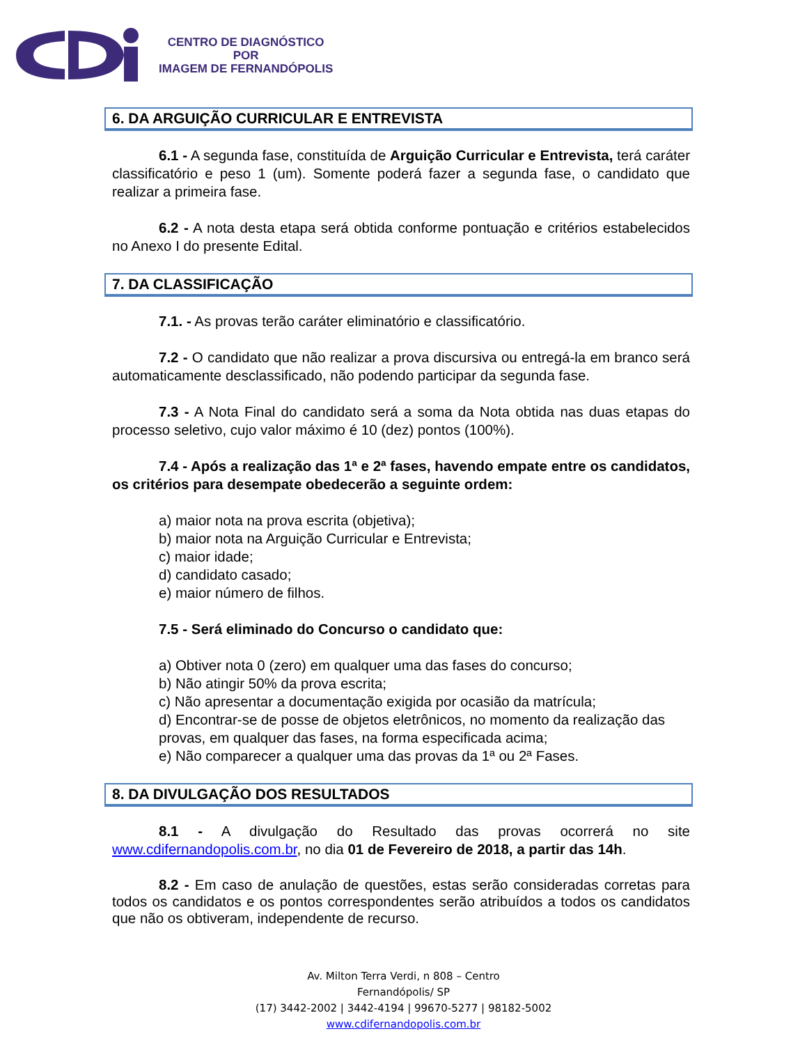CENTRO DE DIAGNÓSTICO
POR
IMAGEM DE FERNANDÓPOLIS
6. DA ARGUIÇÃO CURRICULAR E ENTREVISTA
6.1 - A segunda fase, constituída de Arguição Curricular e Entrevista, terá caráter classificatório e peso 1 (um). Somente poderá fazer a segunda fase, o candidato que realizar a primeira fase.
6.2 - A nota desta etapa será obtida conforme pontuação e critérios estabelecidos no Anexo I do presente Edital.
7. DA CLASSIFICAÇÃO
7.1. - As provas terão caráter eliminatório e classificatório.
7.2 - O candidato que não realizar a prova discursiva ou entregá-la em branco será automaticamente desclassificado, não podendo participar da segunda fase.
7.3 - A Nota Final do candidato será a soma da Nota obtida nas duas etapas do processo seletivo, cujo valor máximo é 10 (dez) pontos (100%).
7.4 - Após a realização das 1ª e 2ª fases, havendo empate entre os candidatos, os critérios para desempate obedecerão a seguinte ordem:
a) maior nota na prova escrita (objetiva);
b) maior nota na Arguição Curricular e Entrevista;
c) maior idade;
d) candidato casado;
e) maior número de filhos.
7.5 - Será eliminado do Concurso o candidato que:
a) Obtiver nota 0 (zero) em qualquer uma das fases do concurso;
b) Não atingir 50% da prova escrita;
c) Não apresentar a documentação exigida por ocasião da matrícula;
d) Encontrar-se de posse de objetos eletrônicos, no momento da realização das provas, em qualquer das fases, na forma especificada acima;
e) Não comparecer a qualquer uma das provas da 1ª ou 2ª Fases.
8. DA DIVULGAÇÃO DOS RESULTADOS
8.1 - A divulgação do Resultado das provas ocorrerá no site www.cdifernandopolis.com.br, no dia 01 de Fevereiro de 2018, a partir das 14h.
8.2 - Em caso de anulação de questões, estas serão consideradas corretas para todos os candidatos e os pontos correspondentes serão atribuídos a todos os candidatos que não os obtiveram, independente de recurso.
Av. Milton Terra Verdi, n 808 – Centro
Fernandópolis/ SP
(17) 3442-2002 | 3442-4194 | 99670-5277 | 98182-5002
www.cdifernandopolis.com.br